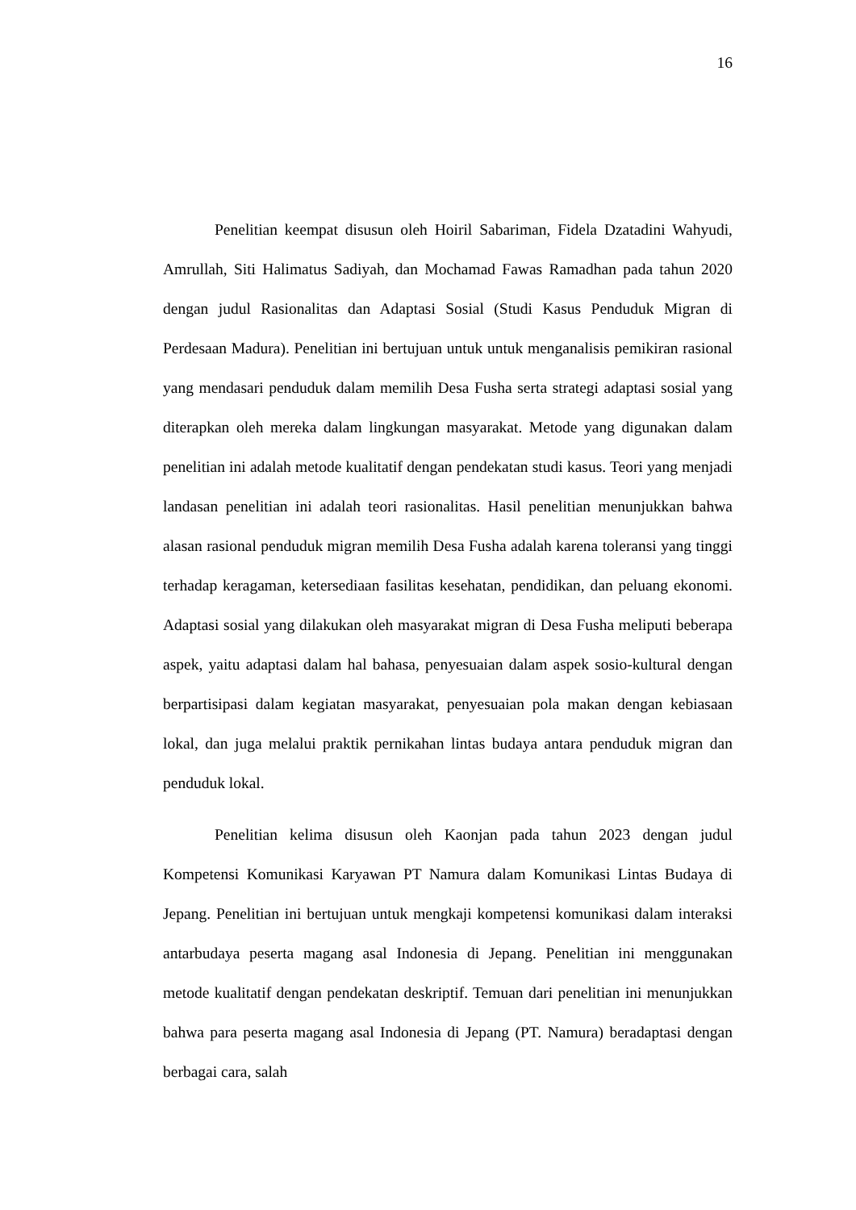16
Penelitian keempat disusun oleh Hoiril Sabariman, Fidela Dzatadini Wahyudi, Amrullah, Siti Halimatus Sadiyah, dan Mochamad Fawas Ramadhan pada tahun 2020 dengan judul Rasionalitas dan Adaptasi Sosial (Studi Kasus Penduduk Migran di Perdesaan Madura). Penelitian ini bertujuan untuk untuk menganalisis pemikiran rasional yang mendasari penduduk dalam memilih Desa Fusha serta strategi adaptasi sosial yang diterapkan oleh mereka dalam lingkungan masyarakat. Metode yang digunakan dalam penelitian ini adalah metode kualitatif dengan pendekatan studi kasus. Teori yang menjadi landasan penelitian ini adalah teori rasionalitas. Hasil penelitian menunjukkan bahwa alasan rasional penduduk migran memilih Desa Fusha adalah karena toleransi yang tinggi terhadap keragaman, ketersediaan fasilitas kesehatan, pendidikan, dan peluang ekonomi. Adaptasi sosial yang dilakukan oleh masyarakat migran di Desa Fusha meliputi beberapa aspek, yaitu adaptasi dalam hal bahasa, penyesuaian dalam aspek sosio-kultural dengan berpartisipasi dalam kegiatan masyarakat, penyesuaian pola makan dengan kebiasaan lokal, dan juga melalui praktik pernikahan lintas budaya antara penduduk migran dan penduduk lokal.
Penelitian kelima disusun oleh Kaonjan pada tahun 2023 dengan judul Kompetensi Komunikasi Karyawan PT Namura dalam Komunikasi Lintas Budaya di Jepang. Penelitian ini bertujuan untuk mengkaji kompetensi komunikasi dalam interaksi antarbudaya peserta magang asal Indonesia di Jepang. Penelitian ini menggunakan metode kualitatif dengan pendekatan deskriptif. Temuan dari penelitian ini menunjukkan bahwa para peserta magang asal Indonesia di Jepang (PT. Namura) beradaptasi dengan berbagai cara, salah